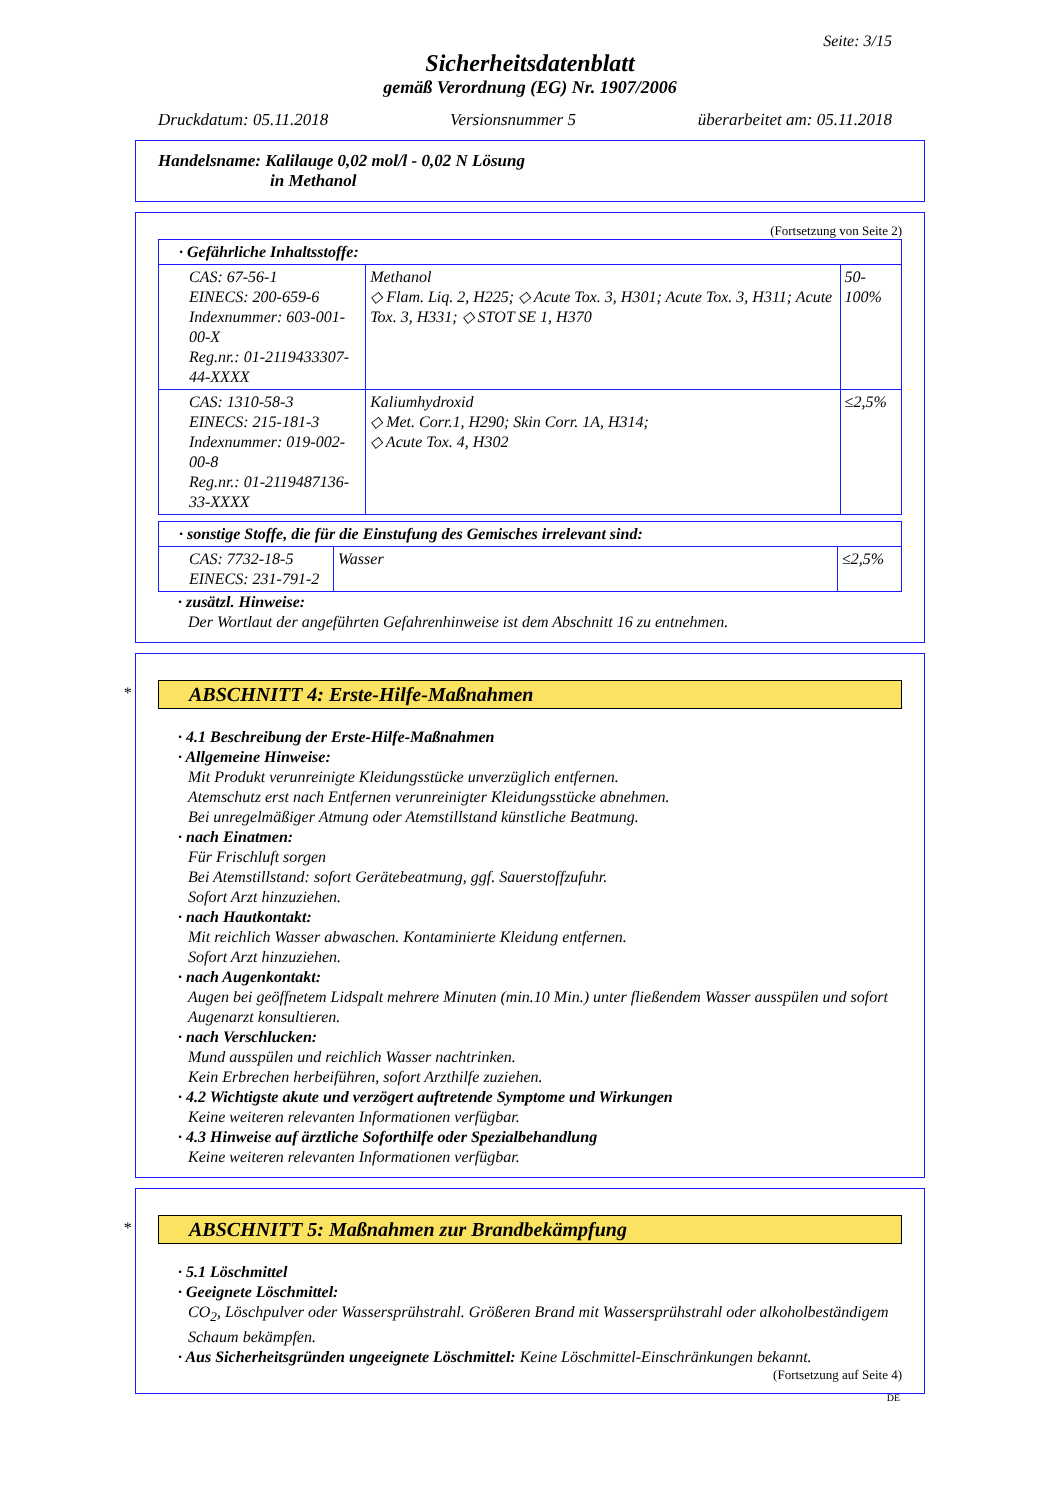Seite: 3/15
Sicherheitsdatenblatt
gemäß Verordnung (EG) Nr. 1907/2006
Druckdatum: 05.11.2018 Versionsnummer 5 überarbeitet am: 05.11.2018
Handelsname: Kalilauge 0,02 mol/l - 0,02 N Lösung
in Methanol
(Fortsetzung von Seite 2)
| · Gefährliche Inhaltsstoffe: | | |
| CAS: 67-56-1 EINECS: 200-659-6 Indexnummer: 603-001-00-X Reg.nr.: 01-2119433307-44-XXXX | Methanol ◇ Flam. Liq. 2, H225; ◇ Acute Tox. 3, H301; Acute Tox. 3, H311; Acute Tox. 3, H331; ◇ STOT SE 1, H370 | 50-100% |
| CAS: 1310-58-3 EINECS: 215-181-3 Indexnummer: 019-002-00-8 Reg.nr.: 01-2119487136-33-XXXX | Kaliumhydroxid ◇ Met. Corr.1, H290; Skin Corr. 1A, H314; ◇ Acute Tox. 4, H302 | ≤2,5% |
| · sonstige Stoffe, die für die Einstufung des Gemisches irrelevant sind: | | |
| CAS: 7732-18-5 EINECS: 231-791-2 | Wasser | ≤2,5% |
· zusätzl. Hinweise:
Der Wortlaut der angeführten Gefahrenhinweise ist dem Abschnitt 16 zu entnehmen.
*
ABSCHNITT 4: Erste-Hilfe-Maßnahmen
· 4.1 Beschreibung der Erste-Hilfe-Maßnahmen
· Allgemeine Hinweise:
Mit Produkt verunreinigte Kleidungsstücke unverzüglich entfernen.
Atemschutz erst nach Entfernen verunreinigter Kleidungsstücke abnehmen.
Bei unregelmäßiger Atmung oder Atemstillstand künstliche Beatmung.
· nach Einatmen:
Für Frischluft sorgen
Bei Atemstillstand: sofort Gerätebeatmung, ggf. Sauerstoffzufuhr.
Sofort Arzt hinzuziehen.
· nach Hautkontakt:
Mit reichlich Wasser abwaschen. Kontaminierte Kleidung entfernen.
Sofort Arzt hinzuziehen.
· nach Augenkontakt:
Augen bei geöffnetem Lidspalt mehrere Minuten (min.10 Min.) unter fließendem Wasser ausspülen und sofort Augenarzt konsultieren.
· nach Verschlucken:
Mund ausspülen und reichlich Wasser nachtrinken.
Kein Erbrechen herbeiführen, sofort Arzthilfe zuziehen.
· 4.2 Wichtigste akute und verzögert auftretende Symptome und Wirkungen
Keine weiteren relevanten Informationen verfügbar.
· 4.3 Hinweise auf ärztliche Soforthilfe oder Spezialbehandlung
Keine weiteren relevanten Informationen verfügbar.
*
ABSCHNITT 5: Maßnahmen zur Brandbekämpfung
· 5.1 Löschmittel
· Geeignete Löschmittel:
CO<sub>2</sub>, Löschpulver oder Wassersprühstrahl. Größeren Brand mit Wassersprühstrahl oder alkoholbeständigem Schaum bekämpfen.
· Aus Sicherheitsgründen ungeeignete Löschmittel: Keine Löschmittel-Einschränkungen bekannt.
(Fortsetzung auf Seite 4)
DE